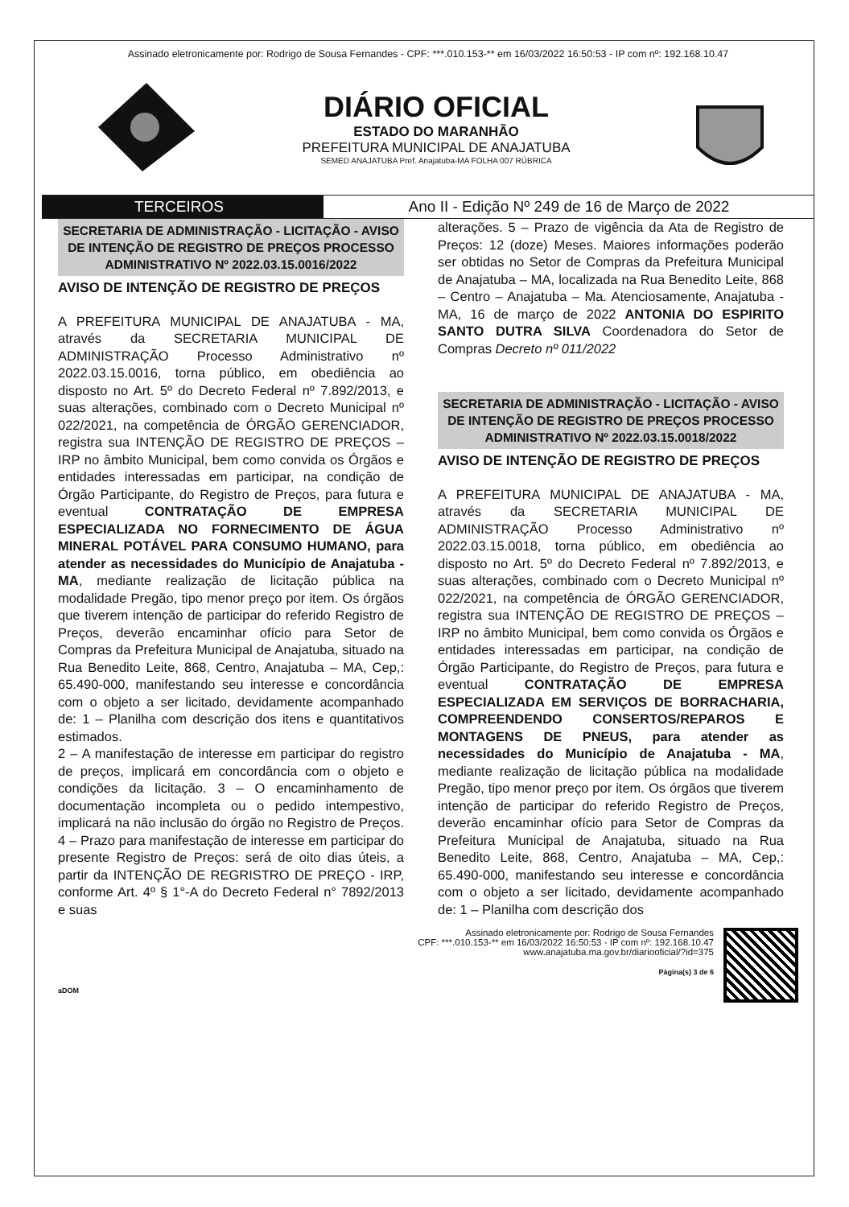Assinado eletronicamente por: Rodrigo de Sousa Fernandes - CPF: ***.010.153-** em 16/03/2022 16:50:53 - IP com nº: 192.168.10.47
DIÁRIO OFICIAL
ESTADO DO MARANHÃO
PREFEITURA MUNICIPAL DE ANAJATUBA
SEMED ANAJATUBA Pref. Anajatuba-MA FOLHA 007 RÚBRICA
TERCEIROS Ano II - Edição Nº 249 de 16 de Março de 2022
SECRETARIA DE ADMINISTRAÇÃO - LICITAÇÃO - AVISO DE INTENÇÃO DE REGISTRO DE PREÇOS PROCESSO ADMINISTRATIVO Nº 2022.03.15.0016/2022
AVISO DE INTENÇÃO DE REGISTRO DE PREÇOS
A PREFEITURA MUNICIPAL DE ANAJATUBA - MA, através da SECRETARIA MUNICIPAL DE ADMINISTRAÇÃO Processo Administrativo nº 2022.03.15.0016, torna público, em obediência ao disposto no Art. 5º do Decreto Federal nº 7.892/2013, e suas alterações, combinado com o Decreto Municipal nº 022/2021, na competência de ÓRGÃO GERENCIADOR, registra sua INTENÇÃO DE REGISTRO DE PREÇOS – IRP no âmbito Municipal, bem como convida os Órgãos e entidades interessadas em participar, na condição de Órgão Participante, do Registro de Preços, para futura e eventual CONTRATAÇÃO DE EMPRESA ESPECIALIZADA NO FORNECIMENTO DE ÁGUA MINERAL POTÁVEL PARA CONSUMO HUMANO, para atender as necessidades do Município de Anajatuba - MA, mediante realização de licitação pública na modalidade Pregão, tipo menor preço por item. Os órgãos que tiverem intenção de participar do referido Registro de Preços, deverão encaminhar ofício para Setor de Compras da Prefeitura Municipal de Anajatuba, situado na Rua Benedito Leite, 868, Centro, Anajatuba – MA, Cep,: 65.490-000, manifestando seu interesse e concordância com o objeto a ser licitado, devidamente acompanhado de: 1 – Planilha com descrição dos itens e quantitativos estimados.
2 – A manifestação de interesse em participar do registro de preços, implicará em concordância com o objeto e condições da licitação. 3 – O encaminhamento de documentação incompleta ou o pedido intempestivo, implicará na não inclusão do órgão no Registro de Preços. 4 – Prazo para manifestação de interesse em participar do presente Registro de Preços: será de oito dias úteis, a partir da INTENÇÃO DE REGRISTRO DE PREÇO - IRP, conforme Art. 4º § 1°-A do Decreto Federal n° 7892/2013 e suas
alterações. 5 – Prazo de vigência da Ata de Registro de Preços: 12 (doze) Meses. Maiores informações poderão ser obtidas no Setor de Compras da Prefeitura Municipal de Anajatuba – MA, localizada na Rua Benedito Leite, 868 – Centro – Anajatuba – Ma. Atenciosamente, Anajatuba - MA, 16 de março de 2022 ANTONIA DO ESPIRITO SANTO DUTRA SILVA Coordenadora do Setor de Compras Decreto nº 011/2022
SECRETARIA DE ADMINISTRAÇÃO - LICITAÇÃO - AVISO DE INTENÇÃO DE REGISTRO DE PREÇOS PROCESSO ADMINISTRATIVO Nº 2022.03.15.0018/2022
AVISO DE INTENÇÃO DE REGISTRO DE PREÇOS
A PREFEITURA MUNICIPAL DE ANAJATUBA - MA, através da SECRETARIA MUNICIPAL DE ADMINISTRAÇÃO Processo Administrativo nº 2022.03.15.0018, torna público, em obediência ao disposto no Art. 5º do Decreto Federal nº 7.892/2013, e suas alterações, combinado com o Decreto Municipal nº 022/2021, na competência de ÓRGÃO GERENCIADOR, registra sua INTENÇÃO DE REGISTRO DE PREÇOS – IRP no âmbito Municipal, bem como convida os Órgãos e entidades interessadas em participar, na condição de Órgão Participante, do Registro de Preços, para futura e eventual CONTRATAÇÃO DE EMPRESA ESPECIALIZADA EM SERVIÇOS DE BORRACHARIA, COMPREENDENDO CONSERTOS/REPAROS E MONTAGENS DE PNEUS, para atender as necessidades do Município de Anajatuba - MA, mediante realização de licitação pública na modalidade Pregão, tipo menor preço por item. Os órgãos que tiverem intenção de participar do referido Registro de Preços, deverão encaminhar ofício para Setor de Compras da Prefeitura Municipal de Anajatuba, situado na Rua Benedito Leite, 868, Centro, Anajatuba – MA, Cep,: 65.490-000, manifestando seu interesse e concordância com o objeto a ser licitado, devidamente acompanhado de: 1 – Planilha com descrição dos
Assinado eletronicamente por: Rodrigo de Sousa Fernandes
CPF: ***.010.153-** em 16/03/2022 16:50:53 - IP com nº: 192.168.10.47
www.anajatuba.ma.gov.br/diariooficial/?id=375
Página(s) 3 de 6
aDOM